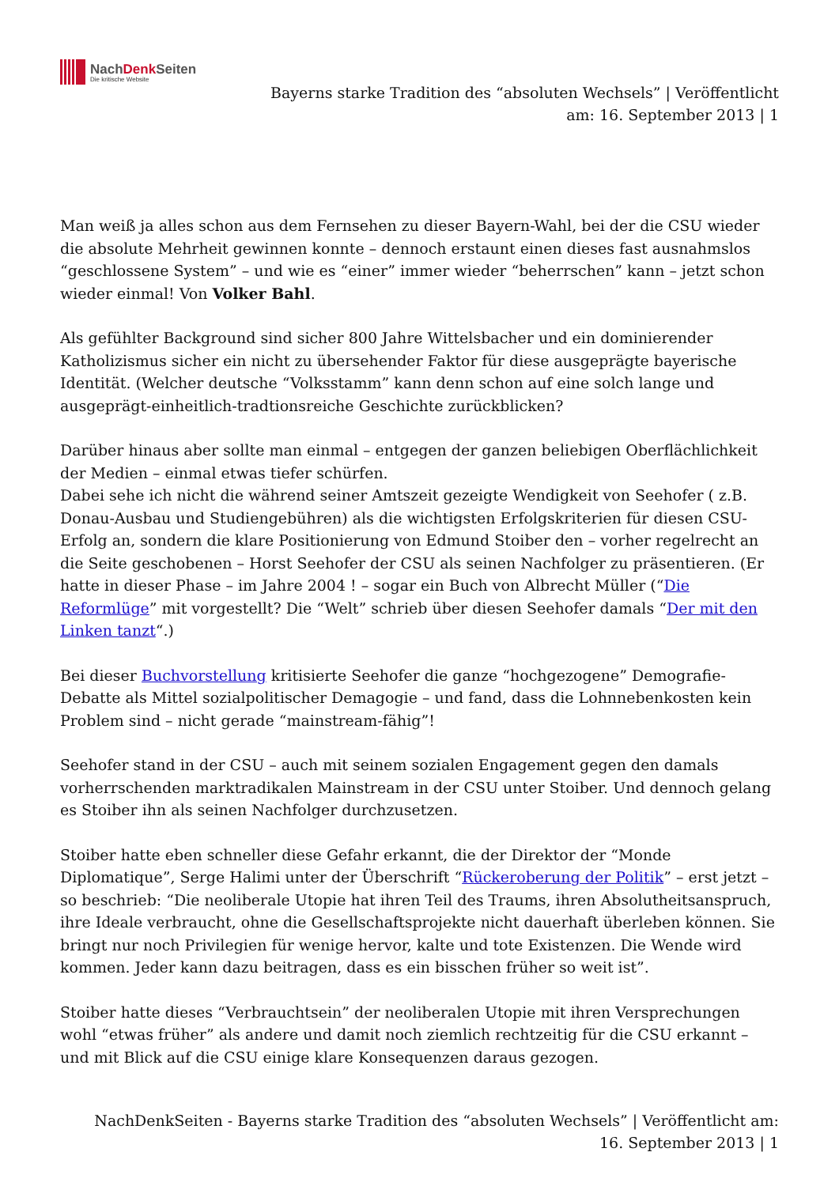NachDenk Seiten
Die kritische Website
Bayerns starke Tradition des “absoluten Wechsels” | Veröffentlicht am: 16. September 2013 | 1
Man weiß ja alles schon aus dem Fernsehen zu dieser Bayern-Wahl, bei der die CSU wieder die absolute Mehrheit gewinnen konnte – dennoch erstaunt einen dieses fast ausnahmslos “geschlossene System” – und wie es “einer” immer wieder “beherrschen” kann – jetzt schon wieder einmal! Von Volker Bahl.
Als gefühlter Background sind sicher 800 Jahre Wittelsbacher und ein dominierender Katholizismus sicher ein nicht zu übersehender Faktor für diese ausgeprägte bayerische Identität. (Welcher deutsche “Volksstamm” kann denn schon auf eine solch lange und ausgeprägt-einheitlich-tradtionsreiche Geschichte zurückblicken?
Darüber hinaus aber sollte man einmal – entgegen der ganzen beliebigen Oberflächlichkeit der Medien – einmal etwas tiefer schürfen.
Dabei sehe ich nicht die während seiner Amtszeit gezeigte Wendigkeit von Seehofer ( z.B. Donau-Ausbau und Studiengebühren) als die wichtigsten Erfolgskriterien für diesen CSU-Erfolg an, sondern die klare Positionierung von Edmund Stoiber den – vorher regelrecht an die Seite geschobenen – Horst Seehofer der CSU als seinen Nachfolger zu präsentieren. (Er hatte in dieser Phase – im Jahre 2004 ! – sogar ein Buch von Albrecht Müller (“Die Reformlüge” mit vorgestellt? Die “Welt” schrieb über diesen Seehofer damals “Der mit den Linken tanzt“.)
Bei dieser Buchvorstellung kritisierte Seehofer die ganze “hochgezogene” Demografie-Debatte als Mittel sozialpolitischer Demagogie – und fand, dass die Lohnnebenkosten kein Problem sind – nicht gerade “mainstream-fähig”!
Seehofer stand in der CSU – auch mit seinem sozialen Engagement gegen den damals vorherrschenden marktradikalen Mainstream in der CSU unter Stoiber. Und dennoch gelang es Stoiber ihn als seinen Nachfolger durchzusetzen.
Stoiber hatte eben schneller diese Gefahr erkannt, die der Direktor der “Monde Diplomatique”, Serge Halimi unter der Überschrift “Rückeroberung der Politik” – erst jetzt – so beschrieb: “Die neoliberale Utopie hat ihren Teil des Traums, ihren Absolutheitsanspruch, ihre Ideale verbraucht, ohne die Gesellschaftsprojekte nicht dauerhaft überleben können. Sie bringt nur noch Privilegien für wenige hervor, kalte und tote Existenzen. Die Wende wird kommen. Jeder kann dazu beitragen, dass es ein bisschen früher so weit ist”.
Stoiber hatte dieses “Verbrauchtsein” der neoliberalen Utopie mit ihren Versprechungen wohl “etwas früher” als andere und damit noch ziemlich rechtzeitig für die CSU erkannt – und mit Blick auf die CSU einige klare Konsequenzen daraus gezogen.
NachDenkSeiten - Bayerns starke Tradition des “absoluten Wechsels” | Veröffentlicht am:
16. September 2013 | 1